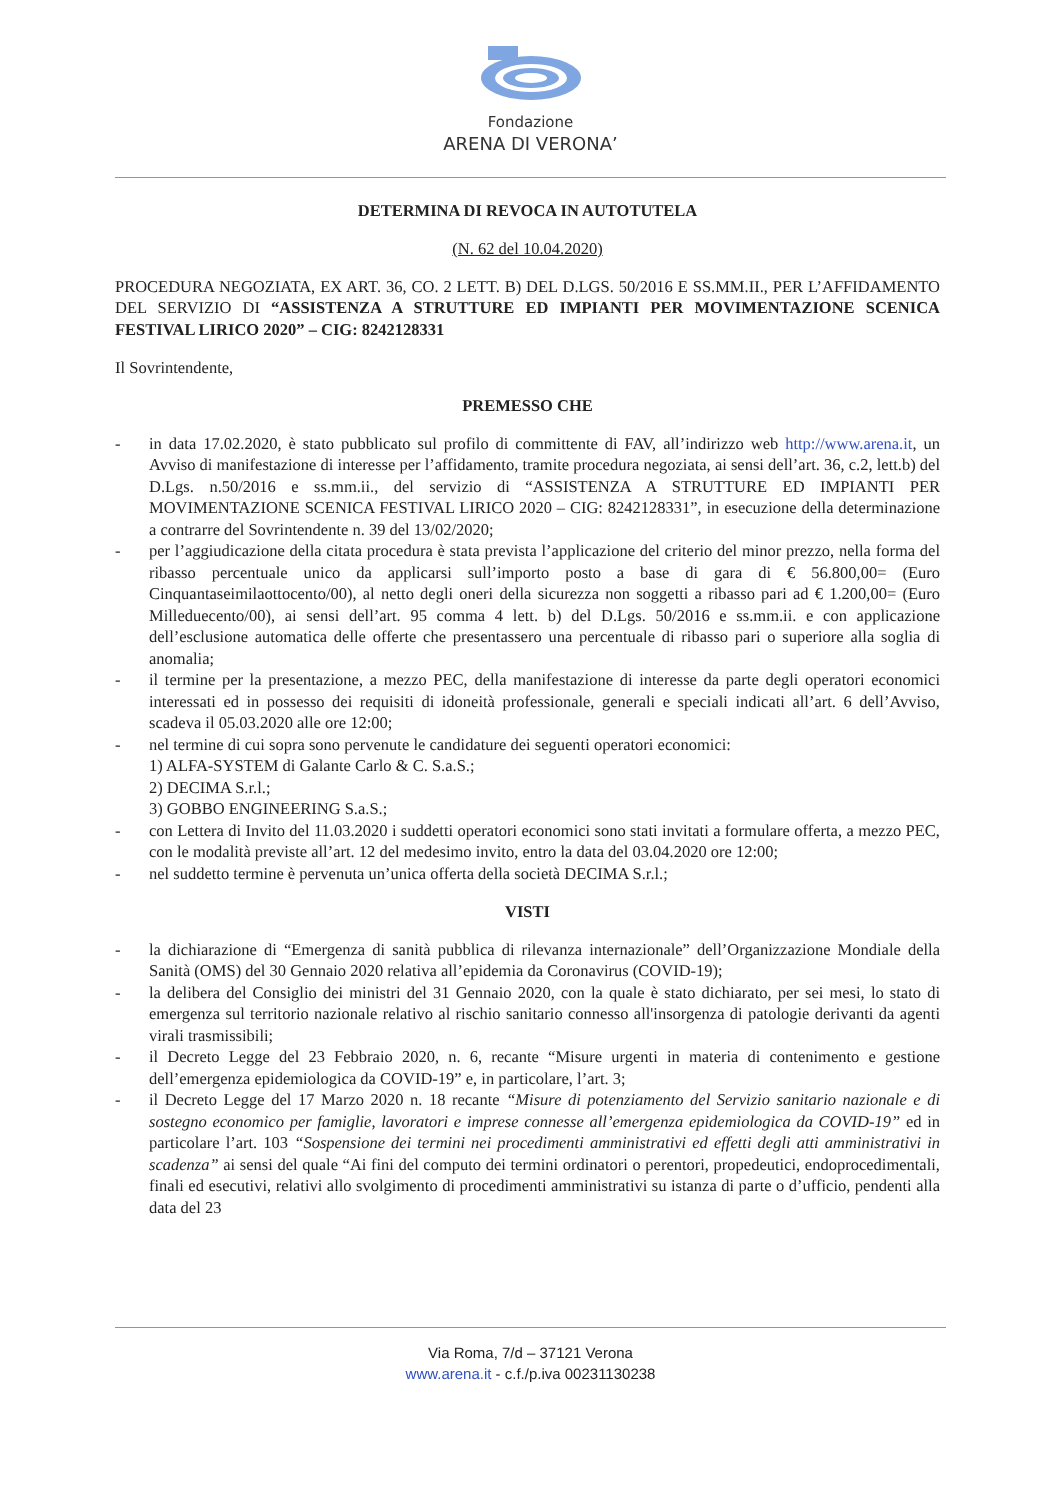Fondazione
ARENA DI VERONA’
DETERMINA DI REVOCA IN AUTOTUTELA
(N. 62 del 10.04.2020)
PROCEDURA NEGOZIATA, EX ART. 36, CO. 2 LETT. B) DEL D.LGS. 50/2016 E SS.MM.II., PER L’AFFIDAMENTO DEL SERVIZIO DI “ASSISTENZA A STRUTTURE ED IMPIANTI PER MOVIMENTAZIONE SCENICA FESTIVAL LIRICO 2020” – CIG: 8242128331
Il Sovrintendente,
PREMESSO CHE
- in data 17.02.2020, è stato pubblicato sul profilo di committente di FAV, all’indirizzo web http://www.arena.it, un Avviso di manifestazione di interesse per l’affidamento, tramite procedura negoziata, ai sensi dell’art. 36, c.2, lett.b) del D.Lgs. n.50/2016 e ss.mm.ii., del servizio di “ASSISTENZA A STRUTTURE ED IMPIANTI PER MOVIMENTAZIONE SCENICA FESTIVAL LIRICO 2020 – CIG: 8242128331”, in esecuzione della determinazione a contrarre del Sovrintendente n. 39 del 13/02/2020;
- per l’aggiudicazione della citata procedura è stata prevista l’applicazione del criterio del minor prezzo, nella forma del ribasso percentuale unico da applicarsi sull’importo posto a base di gara di € 56.800,00= (Euro Cinquantaseimilaottocento/00), al netto degli oneri della sicurezza non soggetti a ribasso pari ad € 1.200,00= (Euro Milleduecento/00), ai sensi dell’art. 95 comma 4 lett. b) del D.Lgs. 50/2016 e ss.mm.ii. e con applicazione dell’esclusione automatica delle offerte che presentassero una percentuale di ribasso pari o superiore alla soglia di anomalia;
- il termine per la presentazione, a mezzo PEC, della manifestazione di interesse da parte degli operatori economici interessati ed in possesso dei requisiti di idoneità professionale, generali e speciali indicati all’art. 6 dell’Avviso, scadeva il 05.03.2020 alle ore 12:00;
- nel termine di cui sopra sono pervenute le candidature dei seguenti operatori economici:
1) ALFA-SYSTEM di Galante Carlo & C. S.a.S.;
2) DECIMA S.r.l.;
3) GOBBO ENGINEERING S.a.S.;
- con Lettera di Invito del 11.03.2020 i suddetti operatori economici sono stati invitati a formulare offerta, a mezzo PEC, con le modalità previste all’art. 12 del medesimo invito, entro la data del 03.04.2020 ore 12:00;
- nel suddetto termine è pervenuta un’unica offerta della società DECIMA S.r.l.;
VISTI
- la dichiarazione di “Emergenza di sanità pubblica di rilevanza internazionale” dell’Organizzazione Mondiale della Sanità (OMS) del 30 Gennaio 2020 relativa all’epidemia da Coronavirus (COVID-19);
- la delibera del Consiglio dei ministri del 31 Gennaio 2020, con la quale è stato dichiarato, per sei mesi, lo stato di emergenza sul territorio nazionale relativo al rischio sanitario connesso all'insorgenza di patologie derivanti da agenti virali trasmissibili;
- il Decreto Legge del 23 Febbraio 2020, n. 6, recante “Misure urgenti in materia di contenimento e gestione dell’emergenza epidemiologica da COVID-19” e, in particolare, l’art. 3;
- il Decreto Legge del 17 Marzo 2020 n. 18 recante “Misure di potenziamento del Servizio sanitario nazionale e di sostegno economico per famiglie, lavoratori e imprese connesse all’emergenza epidemiologica da COVID-19” ed in particolare l’art. 103 “Sospensione dei termini nei procedimenti amministrativi ed effetti degli atti amministrativi in scadenza” ai sensi del quale “Ai fini del computo dei termini ordinatori o perentori, propedeutici, endoprocedimentali, finali ed esecutivi, relativi allo svolgimento di procedimenti amministrativi su istanza di parte o d’ufficio, pendenti alla data del 23
Via Roma, 7/d – 37121 Verona
www.arena.it - c.f./p.iva 00231130238